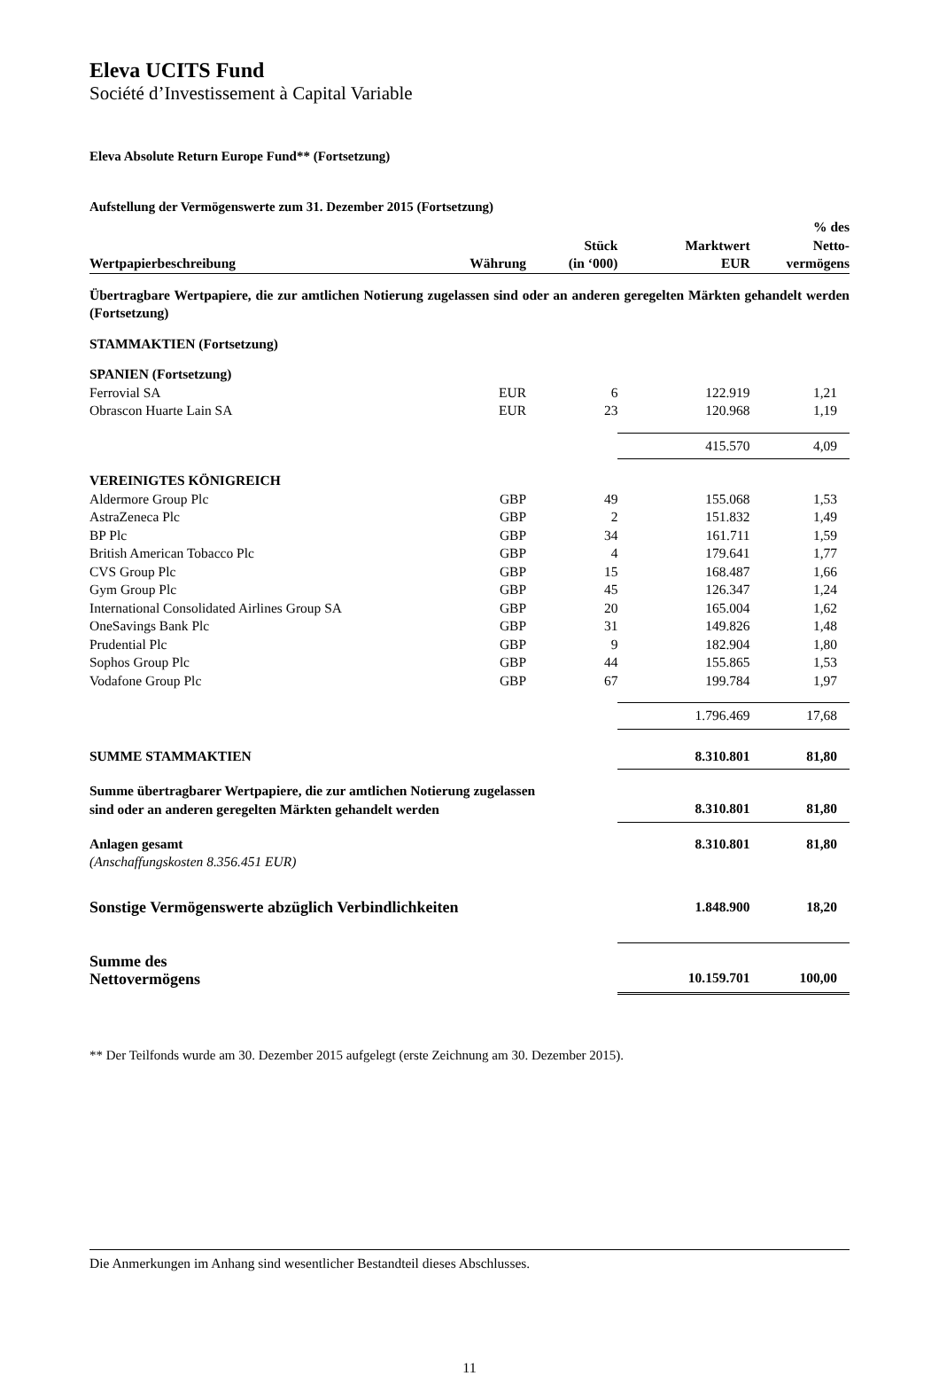Eleva UCITS Fund
Société d’Investissement à Capital Variable
Eleva Absolute Return Europe Fund** (Fortsetzung)
Aufstellung der Vermögenswerte zum 31. Dezember 2015 (Fortsetzung)
| Wertpapierbeschreibung | Währung | Stück (in ‘000) | Marktwert EUR | % des Netto- vermögens |
| --- | --- | --- | --- | --- |
| Übertragbare Wertpapiere, die zur amtlichen Notierung zugelassen sind oder an anderen geregelten Märkten gehandelt werden (Fortsetzung) | | | | |
| STAMMAKTIEN (Fortsetzung) | | | | |
| SPANIEN (Fortsetzung) | | | | |
| Ferrovial SA | EUR | 6 | 122.919 | 1,21 |
| Obrascon Huarte Lain SA | EUR | 23 | 120.968 | 1,19 |
| | | | 415.570 | 4,09 |
| VEREINIGTES KÖNIGREICH | | | | |
| Aldermore Group Plc | GBP | 49 | 155.068 | 1,53 |
| AstraZeneca Plc | GBP | 2 | 151.832 | 1,49 |
| BP Plc | GBP | 34 | 161.711 | 1,59 |
| British American Tobacco Plc | GBP | 4 | 179.641 | 1,77 |
| CVS Group Plc | GBP | 15 | 168.487 | 1,66 |
| Gym Group Plc | GBP | 45 | 126.347 | 1,24 |
| International Consolidated Airlines Group SA | GBP | 20 | 165.004 | 1,62 |
| OneSavings Bank Plc | GBP | 31 | 149.826 | 1,48 |
| Prudential Plc | GBP | 9 | 182.904 | 1,80 |
| Sophos Group Plc | GBP | 44 | 155.865 | 1,53 |
| Vodafone Group Plc | GBP | 67 | 199.784 | 1,97 |
| | | | 1.796.469 | 17,68 |
| SUMME STAMMAKTIEN | | | 8.310.801 | 81,80 |
| Summe übertragbarer Wertpapiere, die zur amtlichen Notierung zugelassen sind oder an anderen geregelten Märkten gehandelt werden | | | 8.310.801 | 81,80 |
| Anlagen gesamt (Anschaffungskosten 8.356.451 EUR) | | | 8.310.801 | 81,80 |
| Sonstige Vermögenswerte abzüglich Verbindlichkeiten | | | 1.848.900 | 18,20 |
| Summe des Nettovermögens | | | 10.159.701 | 100,00 |
** Der Teilfonds wurde am 30. Dezember 2015 aufgelegt (erste Zeichnung am 30. Dezember 2015).
Die Anmerkungen im Anhang sind wesentlicher Bestandteil dieses Abschlusses.
11